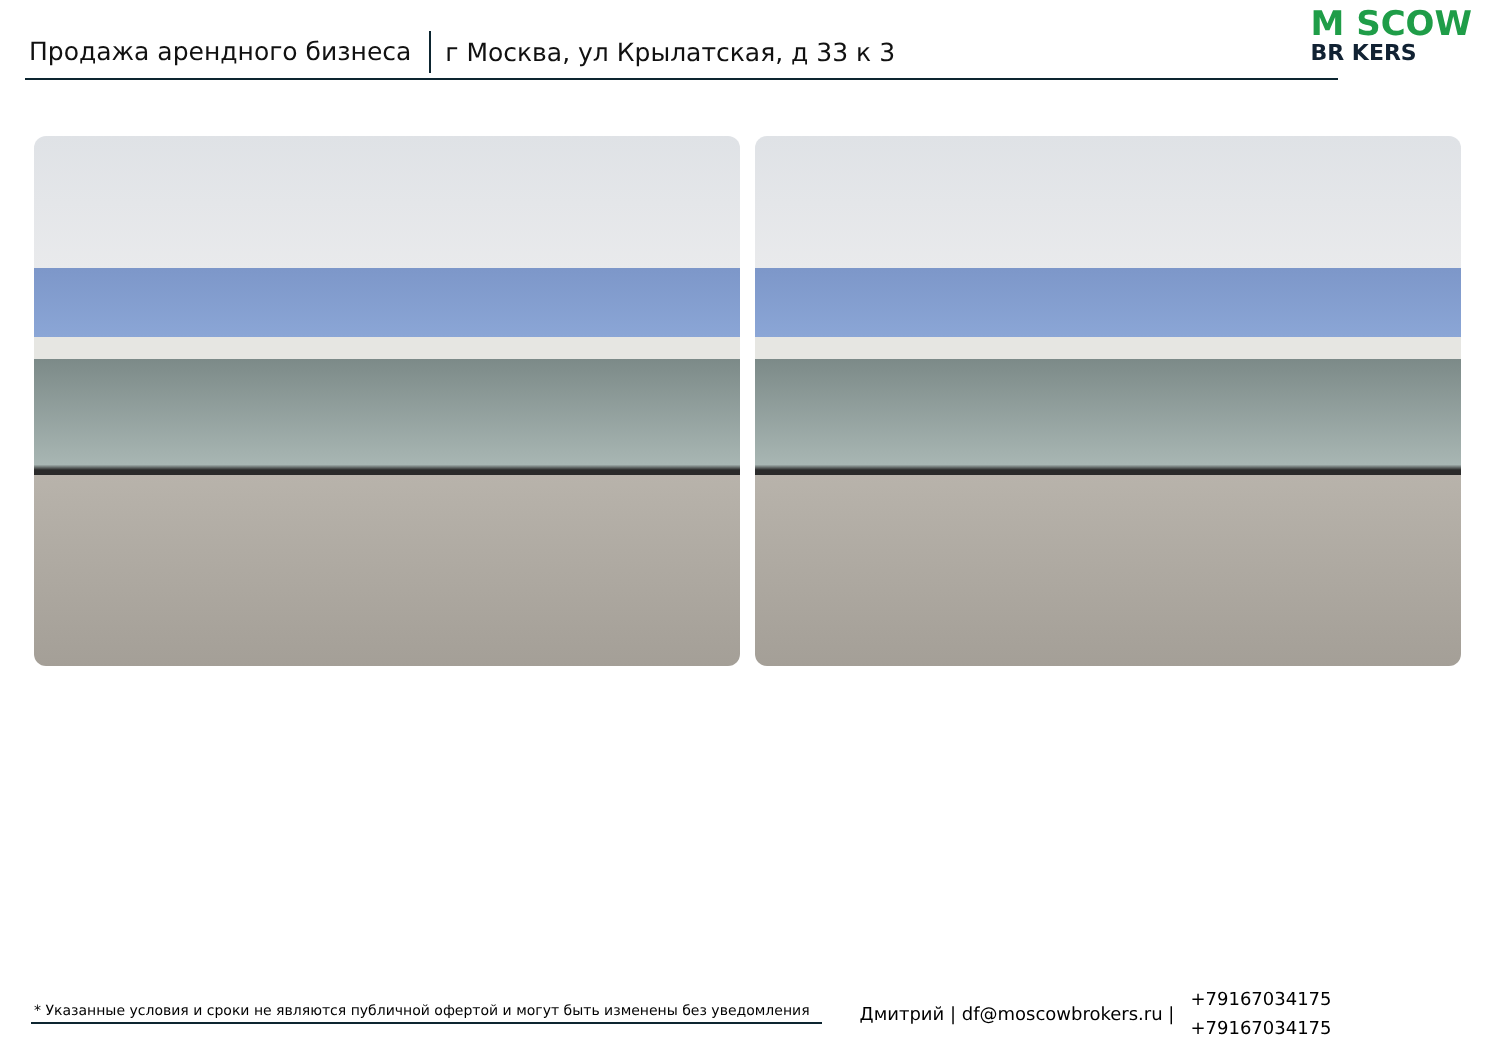Продажа арендного бизнеса г Москва, ул Крылатская, д 33 к 3 M SCOW
BR KERS
* Указанные условия и сроки не являются публичной офертой и могут быть изменены без уведомления
Дмитрий | df@moscowbrokers.ru |
+79167034175
+79167034175